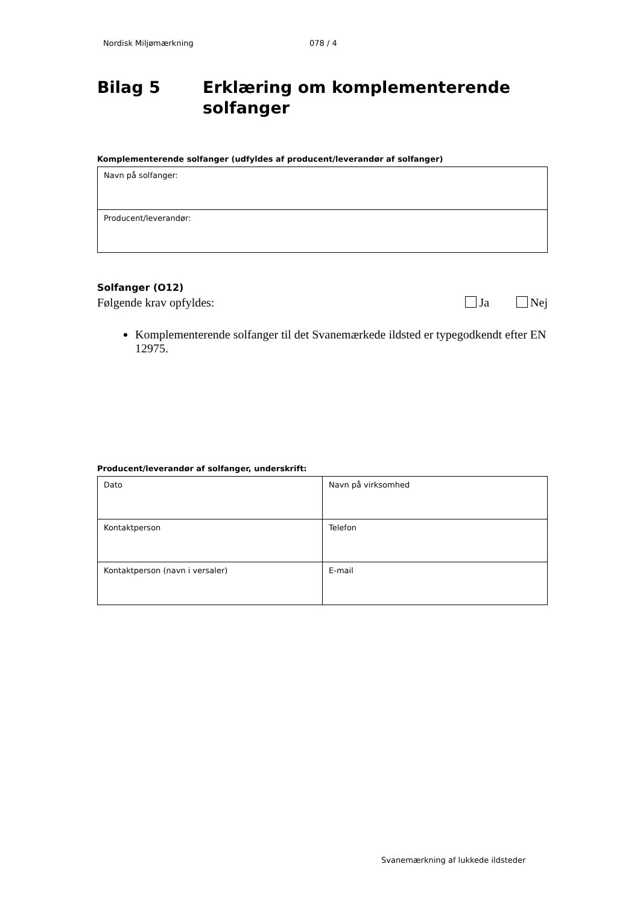Nordisk Miljømærkning 078 / 4
Bilag 5 Erklæring om komplementerende solfanger
Komplementerende solfanger (udfyldes af producent/leverandør af solfanger)
| Navn på solfanger: |
| Producent/leverandør: |
Solfanger (O12)
Følgende krav opfyldes: Ja Nej
Komplementerende solfanger til det Svanemærkede ildsted er typegodkendt efter EN 12975.
Producent/leverandør af solfanger, underskrift:
| Dato | Navn på virksomhed |
| Kontaktperson | Telefon |
| Kontaktperson (navn i versaler) | E-mail |
Svanemærkning af lukkede ildsteder